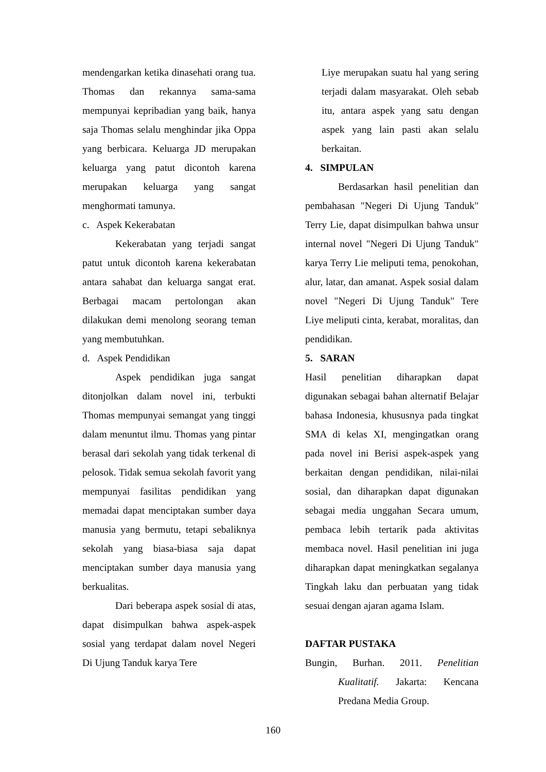mendengarkan ketika dinasehati orang tua. Thomas dan rekannya sama-sama mempunyai kepribadian yang baik, hanya saja Thomas selalu menghindar jika Oppa yang berbicara. Keluarga JD merupakan keluarga yang patut dicontoh karena merupakan keluarga yang sangat menghormati tamunya.
c. Aspek Kekerabatan
Kekerabatan yang terjadi sangat patut untuk dicontoh karena kekerabatan antara sahabat dan keluarga sangat erat. Berbagai macam pertolongan akan dilakukan demi menolong seorang teman yang membutuhkan.
d. Aspek Pendidikan
Aspek pendidikan juga sangat ditonjolkan dalam novel ini, terbukti Thomas mempunyai semangat yang tinggi dalam menuntut ilmu. Thomas yang pintar berasal dari sekolah yang tidak terkenal di pelosok. Tidak semua sekolah favorit yang mempunyai fasilitas pendidikan yang memadai dapat menciptakan sumber daya manusia yang bermutu, tetapi sebaliknya sekolah yang biasa-biasa saja dapat menciptakan sumber daya manusia yang berkualitas.
Dari beberapa aspek sosial di atas, dapat disimpulkan bahwa aspek-aspek sosial yang terdapat dalam novel Negeri Di Ujung Tanduk karya Tere
Liye merupakan suatu hal yang sering terjadi dalam masyarakat. Oleh sebab itu, antara aspek yang satu dengan aspek yang lain pasti akan selalu berkaitan.
4. SIMPULAN
Berdasarkan hasil penelitian dan pembahasan "Negeri Di Ujung Tanduk" Terry Lie, dapat disimpulkan bahwa unsur internal novel "Negeri Di Ujung Tanduk" karya Terry Lie meliputi tema, penokohan, alur, latar, dan amanat. Aspek sosial dalam novel "Negeri Di Ujung Tanduk" Tere Liye meliputi cinta, kerabat, moralitas, dan pendidikan.
5. SARAN
Hasil penelitian diharapkan dapat digunakan sebagai bahan alternatif Belajar bahasa Indonesia, khususnya pada tingkat SMA di kelas XI, mengingatkan orang pada novel ini Berisi aspek-aspek yang berkaitan dengan pendidikan, nilai-nilai sosial, dan diharapkan dapat digunakan sebagai media unggahan Secara umum, pembaca lebih tertarik pada aktivitas membaca novel. Hasil penelitian ini juga diharapkan dapat meningkatkan segalanya Tingkah laku dan perbuatan yang tidak sesuai dengan ajaran agama Islam.
DAFTAR PUSTAKA
Bungin, Burhan. 2011. Penelitian Kualitatif. Jakarta: Kencana Predana Media Group.
160